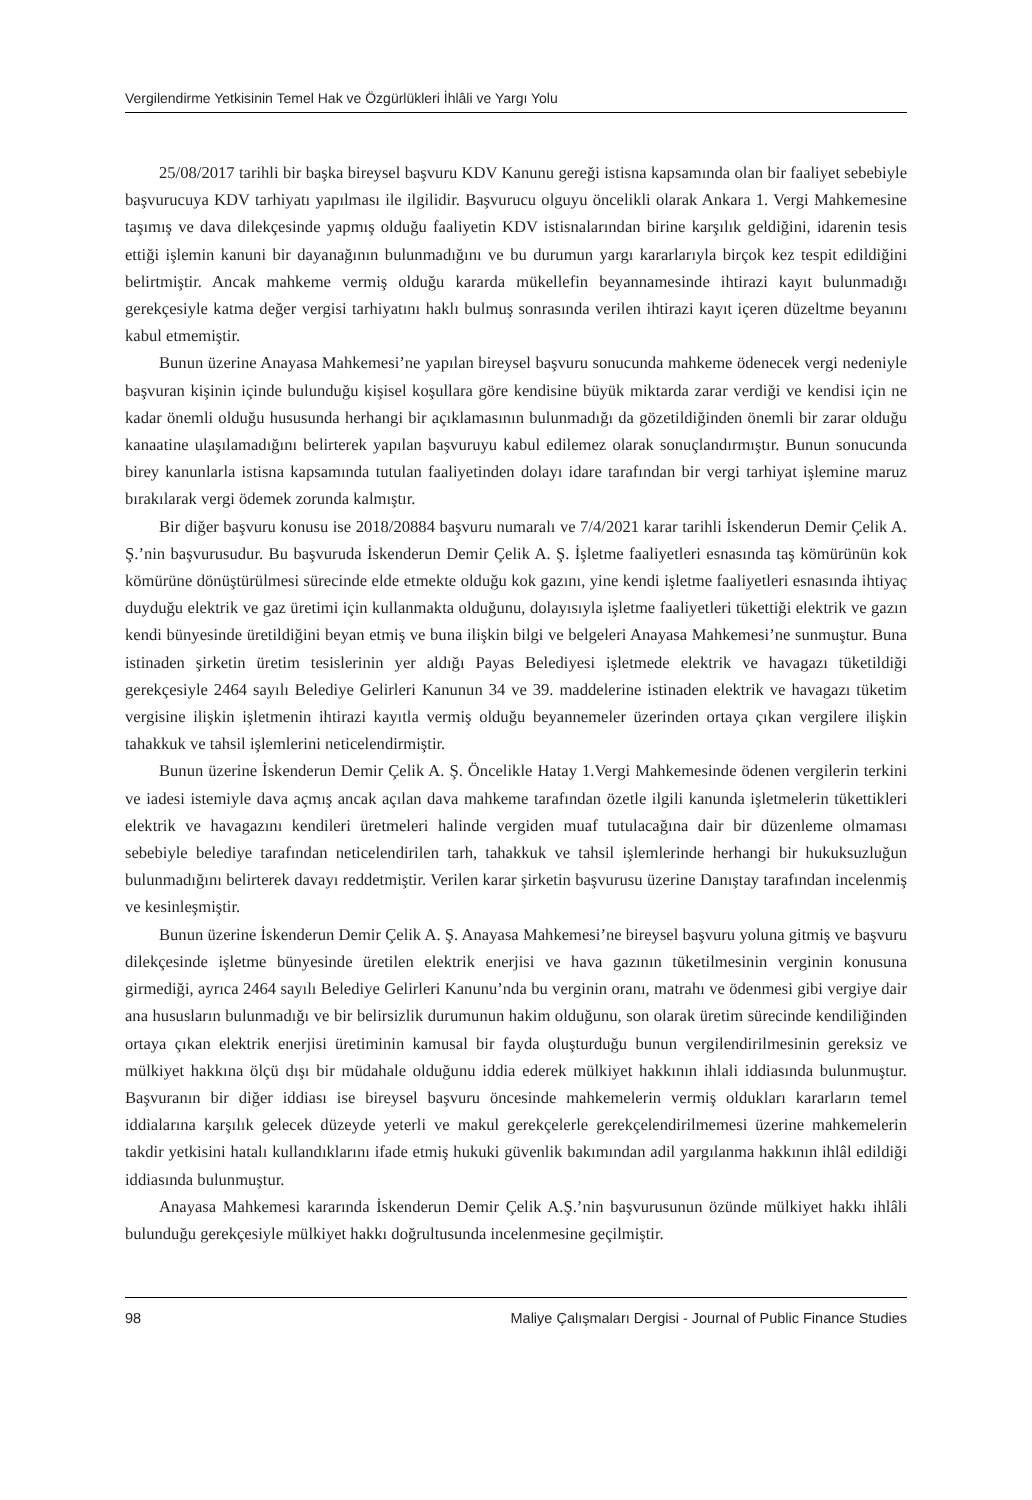Vergilendirme Yetkisinin Temel Hak ve Özgürlükleri İhlâli ve Yargı Yolu
25/08/2017 tarihli bir başka bireysel başvuru KDV Kanunu gereği istisna kapsamında olan bir faaliyet sebebiyle başvurucuya KDV tarhiyatı yapılması ile ilgilidir. Başvurucu olguyu öncelikli olarak Ankara 1. Vergi Mahkemesine taşımış ve dava dilekçesinde yapmış olduğu faaliyetin KDV istisnalarından birine karşılık geldiğini, idarenin tesis ettiği işlemin kanuni bir dayanağının bulunmadığını ve bu durumun yargı kararlarıyla birçok kez tespit edildiğini belirtmiştir. Ancak mahkeme vermiş olduğu kararda mükellefin beyannamesinde ihtirazi kayıt bulunmadığı gerekçesiyle katma değer vergisi tarhiyatını haklı bulmuş sonrasında verilen ihtirazi kayıt içeren düzeltme beyanını kabul etmemiştir.
Bunun üzerine Anayasa Mahkemesi’ne yapılan bireysel başvuru sonucunda mahkeme ödenecek vergi nedeniyle başvuran kişinin içinde bulunduğu kişisel koşullara göre kendisine büyük miktarda zarar verdiği ve kendisi için ne kadar önemli olduğu hususunda herhangi bir açıklamasının bulunmadığı da gözetildiğinden önemli bir zarar olduğu kanaatine ulaşılamadığını belirterek yapılan başvuruyu kabul edilemez olarak sonuçlandırmıştır. Bunun sonucunda birey kanunlarla istisna kapsamında tutulan faaliyetinden dolayı idare tarafından bir vergi tarhiyat işlemine maruz bırakılarak vergi ödemek zorunda kalmıştır.
Bir diğer başvuru konusu ise 2018/20884 başvuru numaralı ve 7/4/2021 karar tarihli İskenderun Demir Çelik A. Ş.’nin başvurusudur. Bu başvuruda İskenderun Demir Çelik A. Ş. İşletme faaliyetleri esnasında taş kömürünün kok kömürüne dönüştürülmesi sürecinde elde etmekte olduğu kok gazını, yine kendi işletme faaliyetleri esnasında ihtiyaç duyduğu elektrik ve gaz üretimi için kullanmakta olduğunu, dolayısıyla işletme faaliyetleri tükettiği elektrik ve gazın kendi bünyesinde üretildiğini beyan etmiş ve buna ilişkin bilgi ve belgeleri Anayasa Mahkemesi’ne sunmuştur. Buna istinaden şirketin üretim tesislerinin yer aldığı Payas Belediyesi işletmede elektrik ve havagazı tüketildiği gerekçesiyle 2464 sayılı Belediye Gelirleri Kanunun 34 ve 39. maddelerine istinaden elektrik ve havagazı tüketim vergisine ilişkin işletmenin ihtirazi kayıtla vermiş olduğu beyannemeler üzerinden ortaya çıkan vergilere ilişkin tahakkuk ve tahsil işlemlerini neticelendirmiştir.
Bunun üzerine İskenderun Demir Çelik A. Ş. Öncelikle Hatay 1.Vergi Mahkemesinde ödenen vergilerin terkini ve iadesi istemiyle dava açmış ancak açılan dava mahkeme tarafından özetle ilgili kanunda işletmelerin tükettikleri elektrik ve havagazını kendileri üretmeleri halinde vergiden muaf tutulacağına dair bir düzenleme olmaması sebebiyle belediye tarafından neticelendirilen tarh, tahakkuk ve tahsil işlemlerinde herhangi bir hukuksuzluğun bulunmadığını belirterek davayı reddetmiştir. Verilen karar şirketin başvurusu üzerine Danıştay tarafından incelenmiş ve kesinleşmiştir.
Bunun üzerine İskenderun Demir Çelik A. Ş. Anayasa Mahkemesi’ne bireysel başvuru yoluna gitmiş ve başvuru dilekçesinde işletme bünyesinde üretilen elektrik enerjisi ve hava gazının tüketilmesinin verginin konusuna girmediği, ayrıca 2464 sayılı Belediye Gelirleri Kanunu’nda bu verginin oranı, matrahı ve ödenmesi gibi vergiye dair ana hususların bulunmadığı ve bir belirsizlik durumunun hakim olduğunu, son olarak üretim sürecinde kendiliğinden ortaya çıkan elektrik enerjisi üretiminin kamusal bir fayda oluşturduğu bunun vergilendirilmesinin gereksiz ve mülkiyet hakkına ölçü dışı bir müdahale olduğunu iddia ederek mülkiyet hakkının ihlali iddiasında bulunmuştur. Başvuranın bir diğer iddiası ise bireysel başvuru öncesinde mahkemelerin vermiş oldukları kararların temel iddialarına karşılık gelecek düzeyde yeterli ve makul gerekçelerle gerekçelendirilmemesi üzerine mahkemelerin takdir yetkisini hatalı kullandıklarını ifade etmiş hukuki güvenlik bakımından adil yargılanma hakkının ihlâl edildiği iddiasında bulunmuştur.
Anayasa Mahkemesi kararında İskenderun Demir Çelik A.Ş.’nin başvurusunun özünde mülkiyet hakkı ihlâli bulunduğu gerekçesiyle mülkiyet hakkı doğrultusunda incelenmesine geçilmiştir.
98 Maliye Çalışmaları Dergisi - Journal of Public Finance Studies